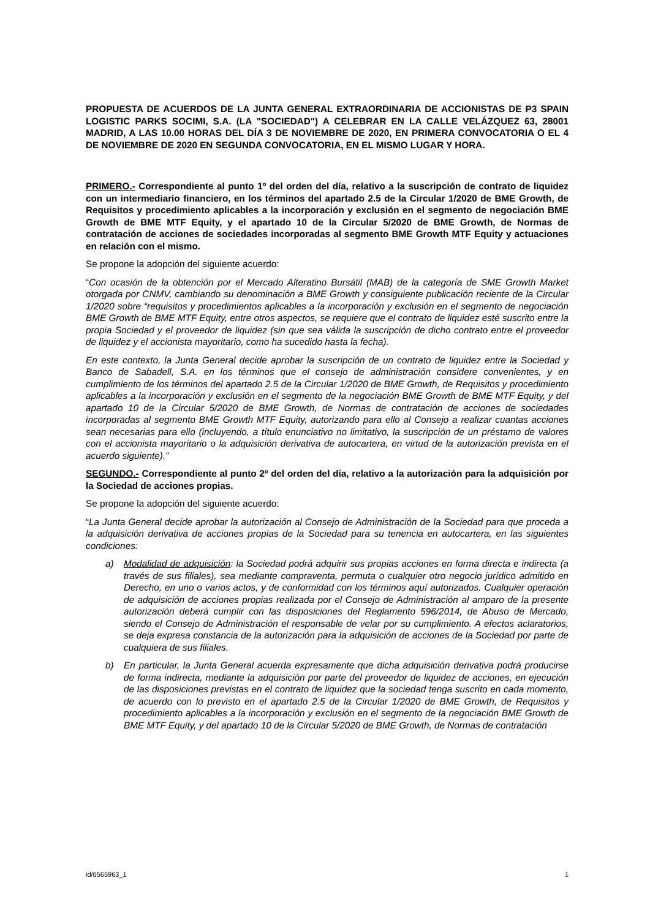PROPUESTA DE ACUERDOS DE LA JUNTA GENERAL EXTRAORDINARIA DE ACCIONISTAS DE P3 SPAIN LOGISTIC PARKS SOCIMI, S.A. (LA "SOCIEDAD") A CELEBRAR EN LA CALLE VELÁZQUEZ 63, 28001 MADRID, A LAS 10.00 HORAS DEL DÍA 3 DE NOVIEMBRE DE 2020, EN PRIMERA CONVOCATORIA O EL 4 DE NOVIEMBRE DE 2020 EN SEGUNDA CONVOCATORIA, EN EL MISMO LUGAR Y HORA.
PRIMERO.- Correspondiente al punto 1º del orden del día, relativo a la suscripción de contrato de liquidez con un intermediario financiero, en los términos del apartado 2.5 de la Circular 1/2020 de BME Growth, de Requisitos y procedimiento aplicables a la incorporación y exclusión en el segmento de negociación BME Growth de BME MTF Equity, y el apartado 10 de la Circular 5/2020 de BME Growth, de Normas de contratación de acciones de sociedades incorporadas al segmento BME Growth MTF Equity y actuaciones en relación con el mismo.
Se propone la adopción del siguiente acuerdo:
“Con ocasión de la obtención por el Mercado Alteratino Bursátil (MAB) de la categoría de SME Growth Market otorgada por CNMV, cambiando su denominación a BME Growth y consiguiente publicación reciente de la Circular 1/2020 sobre “requisitos y procedimientos aplicables a la incorporación y exclusión en el segmento de negociación BME Growth de BME MTF Equity, entre otros aspectos, se requiere que el contrato de liquidez esté suscrito entre la propia Sociedad y el proveedor de liquidez (sin que sea válida la suscripción de dicho contrato entre el proveedor de liquidez y el accionista mayoritario, como ha sucedido hasta la fecha).
En este contexto, la Junta General decide aprobar la suscripción de un contrato de liquidez entre la Sociedad y Banco de Sabadell, S.A. en los términos que el consejo de administración considere convenientes, y en cumplimiento de los términos del apartado 2.5 de la Circular 1/2020 de BME Growth, de Requisitos y procedimiento aplicables a la incorporación y exclusión en el segmento de la negociación BME Growth de BME MTF Equity, y del apartado 10 de la Circular 5/2020 de BME Growth, de Normas de contratación de acciones de sociedades incorporadas al segmento BME Growth MTF Equity, autorizando para ello al Consejo a realizar cuantas acciones sean necesarias para ello (incluyendo, a título enunciativo no limitativo, la suscripción de un préstamo de valores con el accionista mayoritario o la adquisición derivativa de autocartera, en virtud de la autorización prevista en el acuerdo siguiente).”
SEGUNDO.- Correspondiente al punto 2º del orden del día, relativo a la autorización para la adquisición por la Sociedad de acciones propias.
Se propone la adopción del siguiente acuerdo:
“La Junta General decide aprobar la autorización al Consejo de Administración de la Sociedad para que proceda a la adquisición derivativa de acciones propias de la Sociedad para su tenencia en autocartera, en las siguientes condiciones:
a) Modalidad de adquisición: la Sociedad podrá adquirir sus propias acciones en forma directa e indirecta (a través de sus filiales), sea mediante compraventa, permuta o cualquier otro negocio jurídico admitido en Derecho, en uno o varios actos, y de conformidad con los términos aquí autorizados. Cualquier operación de adquisición de acciones propias realizada por el Consejo de Administración al amparo de la presente autorización deberá cumplir con las disposiciones del Reglamento 596/2014, de Abuso de Mercado, siendo el Consejo de Administración el responsable de velar por su cumplimiento. A efectos aclaratorios, se deja expresa constancia de la autorización para la adquisición de acciones de la Sociedad por parte de cualquiera de sus filiales.
b) En particular, la Junta General acuerda expresamente que dicha adquisición derivativa podrá producirse de forma indirecta, mediante la adquisición por parte del proveedor de liquidez de acciones, en ejecución de las disposiciones previstas en el contrato de liquidez que la sociedad tenga suscrito en cada momento, de acuerdo con lo previsto en el apartado 2.5 de la Circular 1/2020 de BME Growth, de Requisitos y procedimiento aplicables a la incorporación y exclusión en el segmento de la negociación BME Growth de BME MTF Equity, y del apartado 10 de la Circular 5/2020 de BME Growth, de Normas de contratación
id/6565963_1 1